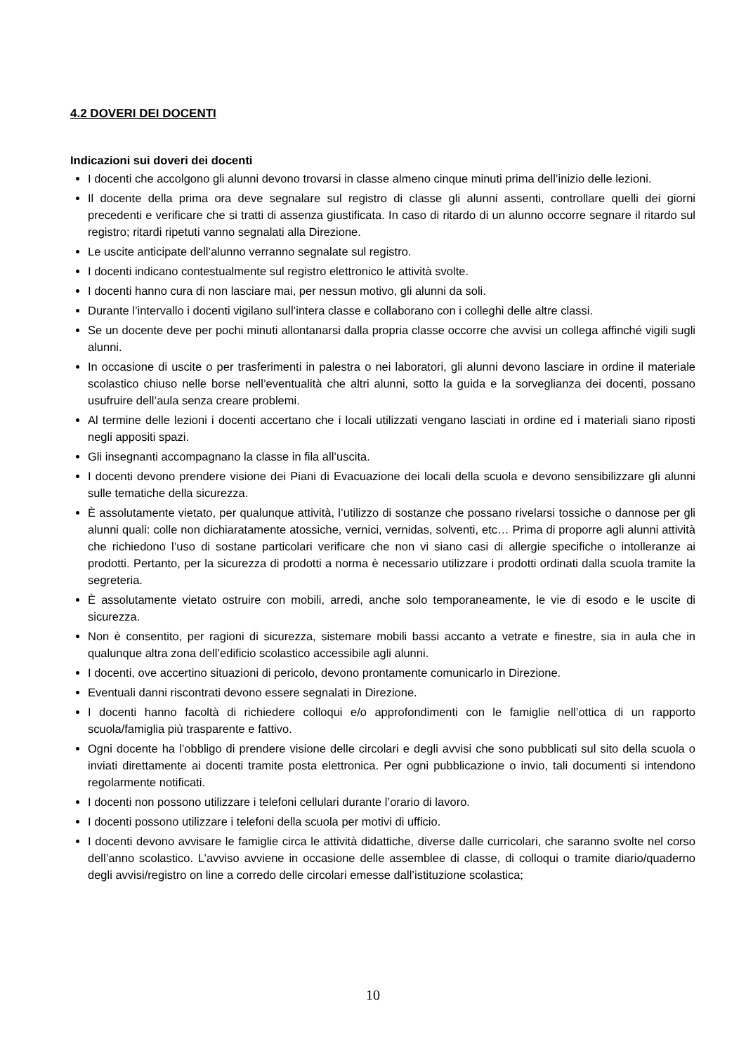4.2 DOVERI DEI DOCENTI
Indicazioni sui doveri dei docenti
I docenti che accolgono gli alunni devono trovarsi in classe almeno cinque minuti prima dell’inizio delle lezioni.
Il docente della prima ora deve segnalare sul registro di classe gli alunni assenti, controllare quelli dei giorni precedenti e verificare che si tratti di assenza giustificata. In caso di ritardo di un alunno occorre segnare il ritardo sul registro; ritardi ripetuti vanno segnalati alla Direzione.
Le uscite anticipate dell’alunno verranno segnalate sul registro.
I docenti indicano contestualmente sul registro elettronico le attività svolte.
I docenti hanno cura di non lasciare mai, per nessun motivo, gli alunni da soli.
Durante l’intervallo i docenti vigilano sull’intera classe e collaborano con i colleghi delle altre classi.
Se un docente deve per pochi minuti allontanarsi dalla propria classe occorre che avvisi un collega affinché vigili sugli alunni.
In occasione di uscite o per trasferimenti in palestra o nei laboratori, gli alunni devono lasciare in ordine il materiale scolastico chiuso nelle borse nell’eventualità che altri alunni, sotto la guida e la sorveglianza dei docenti, possano usufruire dell’aula senza creare problemi.
Al termine delle lezioni i docenti accertano che i locali utilizzati vengano lasciati in ordine ed i materiali siano riposti negli appositi spazi.
Gli insegnanti accompagnano la classe in fila all’uscita.
I docenti devono prendere visione dei Piani di Evacuazione dei locali della scuola e devono sensibilizzare gli alunni sulle tematiche della sicurezza.
È assolutamente vietato, per qualunque attività, l’utilizzo di sostanze che possano rivelarsi tossiche o dannose per gli alunni quali: colle non dichiaratamente atossiche, vernici, vernidas, solventi, etc… Prima di proporre agli alunni attività che richiedono l’uso di sostane particolari verificare che non vi siano casi di allergie specifiche o intolleranze ai prodotti. Pertanto, per la sicurezza di prodotti a norma è necessario utilizzare i prodotti ordinati dalla scuola tramite la segreteria.
È assolutamente vietato ostruire con mobili, arredi, anche solo temporaneamente, le vie di esodo e le uscite di sicurezza.
Non è consentito, per ragioni di sicurezza, sistemare mobili bassi accanto a vetrate e finestre, sia in aula che in qualunque altra zona dell’edificio scolastico accessibile agli alunni.
I docenti, ove accertino situazioni di pericolo, devono prontamente comunicarlo in Direzione.
Eventuali danni riscontrati devono essere segnalati in Direzione.
I docenti hanno facoltà di richiedere colloqui e/o approfondimenti con le famiglie nell’ottica di un rapporto scuola/famiglia più trasparente e fattivo.
Ogni docente ha l’obbligo di prendere visione delle circolari e degli avvisi che sono pubblicati sul sito della scuola o inviati direttamente ai docenti tramite posta elettronica. Per ogni pubblicazione o invio, tali documenti si intendono regolarmente notificati.
I docenti non possono utilizzare i telefoni cellulari durante l’orario di lavoro.
I docenti possono utilizzare i telefoni della scuola per motivi di ufficio.
I docenti devono avvisare le famiglie circa le attività didattiche, diverse dalle curricolari, che saranno svolte nel corso dell’anno scolastico. L’avviso avviene in occasione delle assemblee di classe, di colloqui o tramite diario/quaderno degli avvisi/registro on line a corredo delle circolari emesse dall’istituzione scolastica;
10